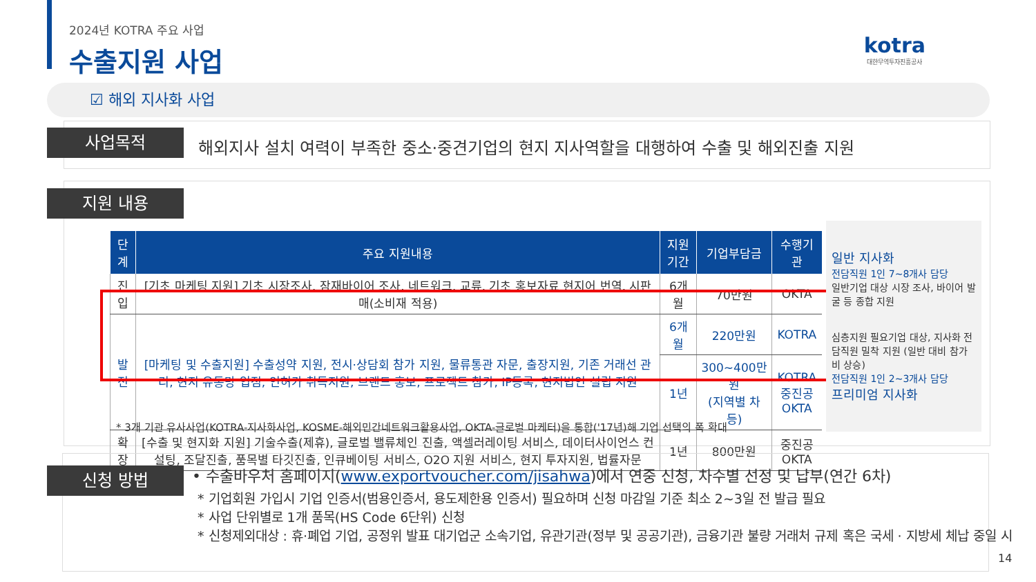2024년 KOTRA 주요 사업
수출지원 사업
kotra
대한무역투자진흥공사
☑ 해외 지사화 사업
사업목적
해외지사 설치 여력이 부족한 중소·중견기업의 현지 지사역할을 대행하여 수출 및 해외진출 지원
지원 내용
| 단계 | 주요 지원내용 | 지원기간 | 기업부담금 | 수행기관 |
| --- | --- | --- | --- | --- |
| 진입 | [기초 마케팅 지원] 기초 시장조사, 잠재바이어 조사, 네트워크, 교류, 기초 홍보자료 현지어 번역, 시판매(소비재 적용) | 6개월 | 70만원 | OKTA |
| 발전 | [마케팅 및 수출지원] 수출성약 지원, 전시·상담회 참가 지원, 물류통관 자문, 출장지원, 기존 거래선 관리, 현지 유통망 입점, 인허가 취득지원, 브랜드 홍보, 프로젝트 참가, IP등록, 현지법인 설립 지원 | 6개월 | 220만원 | KOTRA |
| | | 1년 | 300~400만원 (지역별 차등) | KOTRA 중진공 OKTA |
| 확장 | [수출 및 현지화 지원] 기술수출(제휴), 글로벌 밸류체인 진출, 액셀러레이팅 서비스, 데이터사이언스 컨설팅, 조달진출, 품목별 타깃진출, 인큐베이팅 서비스, O2O 지원 서비스, 현지 투자지원, 법률자문 | 1년 | 800만원 | 중진공 OKTA |
* 3개 기관 유사사업(KOTRA-지사화사업, KOSME-해외민간네트워크활용사업, OKTA-글로벌 마케터)을 통합('17년)해 기업 선택의 폭 확대
일반 지사화
전담직원 1인 7~8개사 담당
일반기업 대상 시장 조사, 바이어 발굴 등 종합 지원
심층지원 필요기업 대상, 지사화 전담직원 밀착 지원 (일반 대비 참가비 상승)
전담직원 1인 2~3개사 담당
프리미엄 지사화
신청 방법
• 수출바우처 홈페이지(www.exportvoucher.com/jisahwa)에서 연중 신청, 차수별 선정 및 납부(연간 6차)
* 기업회원 가입시 기업 인증서(범용인증서, 용도제한용 인증서) 필요하며 신청 마감일 기준 최소 2~3일 전 발급 필요
* 사업 단위별로 1개 품목(HS Code 6단위) 신청
* 신청제외대상 : 휴·폐업 기업, 공정위 발표 대기업군 소속기업, 유관기관(정부 및 공공기관), 금융기관 불량 거래처 규제 혹은 국세 · 지방세 체납 중일 시
14